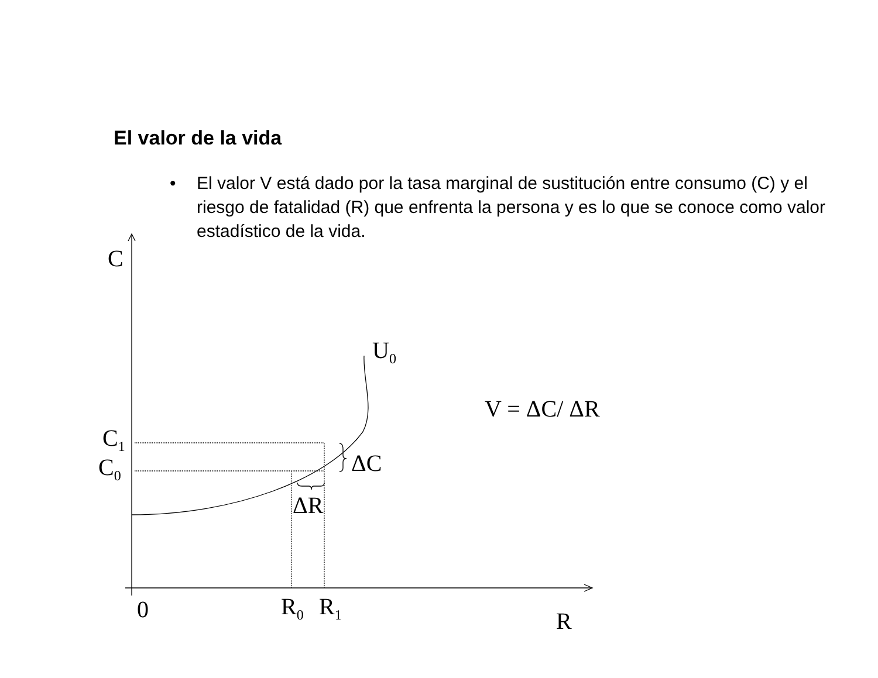El valor de la vida
• El valor V está dado por la tasa marginal de sustitución entre consumo (C) y el riesgo de fatalidad (R) que enfrenta la persona y es lo que se conoce como valor estadístico de la vida.
C
C<sub>1</sub>
C<sub>0</sub> ΔC
ΔR
U<sub>0</sub>
V = ΔC/ ΔR
0 R<sub>0</sub> R<sub>1</sub>
R